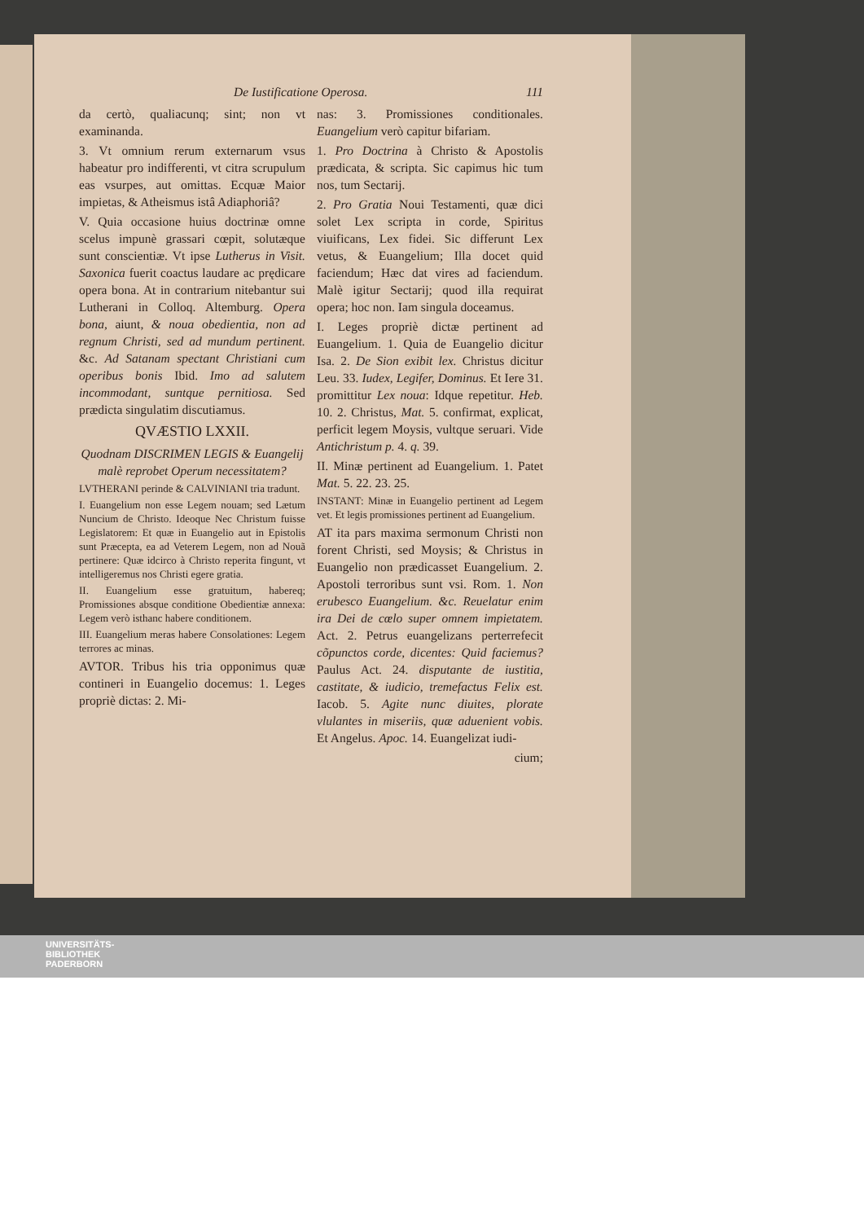De Iustificatione Operosa. 111
da certò, qualiacunq; sint; non vt examinanda.
3. Vt omnium rerum externarum vsus habeatur pro indifferenti, vt citra scrupulum eas vsurpes, aut omittas. Ecquæ Maior impietas, & Atheismus istâ Adiaphoriâ?
V. Quia occasione huius doctrinæ omne scelus impunè grassari cœpit, solutæque sunt conscientiæ. Vt ipse Lutherus in Visit. Saxonica fuerit coactus laudare ac prędicare opera bona. At in contrarium nitebantur sui Lutherani in Colloq. Altemburg. Opera bona, aiunt, & noua obedientia, non ad regnum Christi, sed ad mundum pertinent. &c. Ad Satanam spectant Christiani cum operibus bonis Ibid. Imo ad salutem incommodant, suntque pernitiosa. Sed prædicta singulatim discutiamus.
QVÆSTIO LXXII.
Quodnam DISCRIMEN LEGIS & Euangelij malè reprobet Operum necessitatem?
LVTHERANI perinde & CALVINIANI tria tradunt.
I. Euangelium non esse Legem nouam; sed Lætum Nuncium de Christo. Ideoque Nec Christum fuisse Legislatorem: Et quæ in Euangelio aut in Epistolis sunt Præcepta, ea ad Veterem Legem, non ad Nouã pertinere: Quæ idcirco à Christo reperita fingunt, vt intelligeremus nos Christi egere gratia.
II. Euangelium esse gratuitum, habereq; Promissiones absque conditione Obedientiæ annexa: Legem verò isthanc habere conditionem.
III. Euangelium meras habere Consolationes: Legem terrores ac minas.
AVTOR. Tribus his tria opponimus quæ contineri in Euangelio docemus: 1. Leges propriè dictas: 2. Mi-
nas: 3. Promissiones conditionales. Euangelium verò capitur bifariam.
1. Pro Doctrina à Christo & Apostolis prædicata, & scripta. Sic capimus hic tum nos, tum Sectarij.
2. Pro Gratia Noui Testamenti, quæ dici solet Lex scripta in corde, Spiritus viuificans, Lex fidei. Sic differunt Lex vetus, & Euangelium; Illa docet quid faciendum; Hæc dat vires ad faciendum. Malè igitur Sectarij; quod illa requirat opera; hoc non. Iam singula doceamus.
I. Leges propriè dictæ pertinent ad Euangelium. 1. Quia de Euangelio dicitur Isa. 2. De Sion exibit lex. Christus dicitur Leu. 33. Iudex, Legifer, Dominus. Et Iere 31. promittitur Lex noua: Idque repetitur. Heb. 10. 2. Christus, Mat. 5. confirmat, explicat, perficit legem Moysis, vultque seruari. Vide Antichristum p. 4. q. 39.
II. Minæ pertinent ad Euangelium. 1. Patet Mat. 5. 22. 23. 25.
INSTANT: Minæ in Euangelio pertinent ad Legem vet. Et legis promissiones pertinent ad Euangelium.
AT ita pars maxima sermonum Christi non forent Christi, sed Moysis; & Christus in Euangelio non prædicasset Euangelium. 2. Apostoli terroribus sunt vsi. Rom. 1. Non erubesco Euangelium. &c. Reuelatur enim ira Dei de cœlo super omnem impietatem. Act. 2. Petrus euangelizans perterrefecit cõpunctos corde, dicentes: Quid faciemus? Paulus Act. 24. disputante de iustitia, castitate, & iudicio, tremefactus Felix est. Iacob. 5. Agite nunc diuites, plorate vlulantes in miseriis, quæ aduenient vobis. Et Angelus. Apoc. 14. Euangelizat iudi-
cium;
UNIVERSITÄTS-
BIBLIOTHEK
PADERBORN